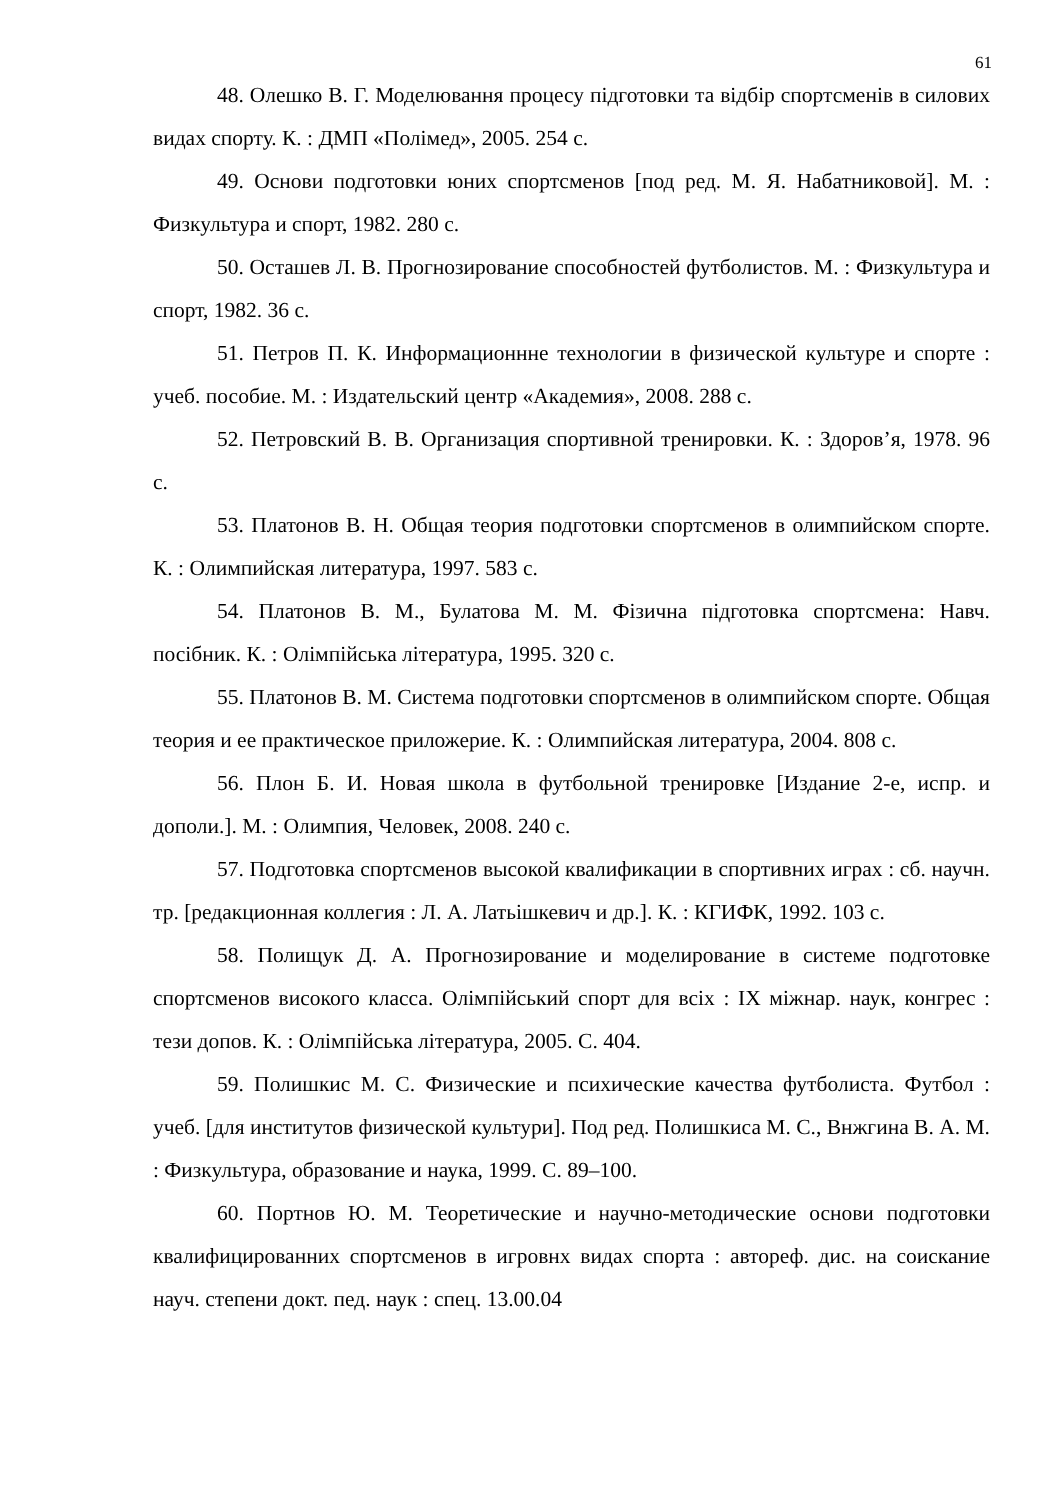61
48. Олешко В. Г. Моделювання процесу підготовки та відбір спортсменів в силових видах спорту. К. : ДМП «Полімед», 2005. 254 с.
49. Основи подготовки юних спортсменов [под ред. М. Я. Набатниковой]. М. : Физкультура и спорт, 1982. 280 с.
50. Осташев Л. В. Прогнозирование способностей футболистов. М. : Физкультура и спорт, 1982. 36 с.
51. Петров П. К. Информационнне технологии в физической культуре и спорте : учеб. пособие. М. : Издательский центр «Академия», 2008. 288 с.
52. Петровский В. В. Организация спортивной тренировки. К. : Здоров’я, 1978. 96 с.
53. Платонов В. Н. Общая теория подготовки спортсменов в олимпийском спорте. К. : Олимпийская литература, 1997. 583 с.
54. Платонов В. М., Булатова М. М. Фізична підготовка спортсмена: Навч. посібник. К. : Олімпійська література, 1995. 320 с.
55. Платонов В. М. Система подготовки спортсменов в олимпийском спорте. Общая теория и ее практическое приложерие. К. : Олимпийская литература, 2004. 808 с.
56. Плон Б. И. Новая школа в футбольной тренировке [Издание 2-е, испр. и дополи.]. М. : Олимпия, Человек, 2008. 240 с.
57. Подготовка спортсменов высокой квалификации в спортивних играх : сб. научн. тр. [редакционная коллегия : Л. А. Латьішкевич и др.]. К. : КГИФК, 1992. 103 с.
58. Полищук Д. А. Прогнозирование и моделирование в системе подготовке спортсменов високого класса. Олімпійський спорт для всіх : IX міжнар. наук, конгрес : тези допов. К. : Олімпійська література, 2005. С. 404.
59. Полишкис М. С. Физические и психические качества футболиста. Футбол : учеб. [для институтов физической культури]. Под ред. Полишкиса М. С., Внжгина В. А. М. : Физкультура, образование и наука, 1999. С. 89–100.
60. Портнов Ю. М. Теоретические и научно-методические основи подготовки квалифицированних спортсменов в игровнх видах спорта : автореф. дис. на соискание науч. степени докт. пед. наук : спец. 13.00.04